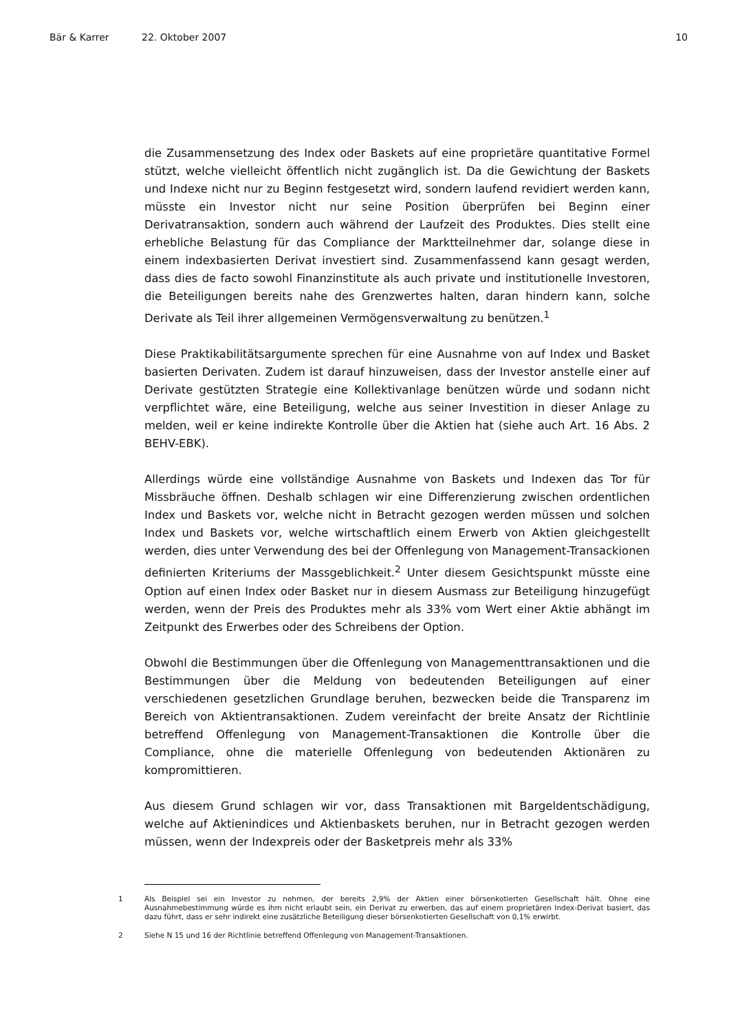Bär & Karrer 22. Oktober 2007 10
die Zusammensetzung des Index oder Baskets auf eine proprietäre quantitative Formel stützt, welche vielleicht öffentlich nicht zugänglich ist. Da die Gewichtung der Baskets und Indexe nicht nur zu Beginn festgesetzt wird, sondern laufend revidiert werden kann, müsste ein Investor nicht nur seine Position überprüfen bei Beginn einer Derivatransaktion, sondern auch während der Laufzeit des Produktes. Dies stellt eine erhebliche Belastung für das Compliance der Marktteilnehmer dar, solange diese in einem indexbasierten Derivat investiert sind. Zusammenfassend kann gesagt werden, dass dies de facto sowohl Finanzinstitute als auch private und institutionelle Investoren, die Beteiligungen bereits nahe des Grenzwertes halten, daran hindern kann, solche Derivate als Teil ihrer allgemeinen Vermögensverwaltung zu benützen.<sup>1</sup>
Diese Praktikabilitätsargumente sprechen für eine Ausnahme von auf Index und Basket basierten Derivaten. Zudem ist darauf hinzuweisen, dass der Investor anstelle einer auf Derivate gestützten Strategie eine Kollektivanlage benützen würde und sodann nicht verpflichtet wäre, eine Beteiligung, welche aus seiner Investition in dieser Anlage zu melden, weil er keine indirekte Kontrolle über die Aktien hat (siehe auch Art. 16 Abs. 2 BEHV-EBK).
Allerdings würde eine vollständige Ausnahme von Baskets und Indexen das Tor für Missbräuche öffnen. Deshalb schlagen wir eine Differenzierung zwischen ordentlichen Index und Baskets vor, welche nicht in Betracht gezogen werden müssen und solchen Index und Baskets vor, welche wirtschaftlich einem Erwerb von Aktien gleichgestellt werden, dies unter Verwendung des bei der Offenlegung von Management-Transackionen definierten Kriteriums der Massgeblichkeit.<sup>2</sup> Unter diesem Gesichtspunkt müsste eine Option auf einen Index oder Basket nur in diesem Ausmass zur Beteiligung hinzugefügt werden, wenn der Preis des Produktes mehr als 33% vom Wert einer Aktie abhängt im Zeitpunkt des Erwerbes oder des Schreibens der Option.
Obwohl die Bestimmungen über die Offenlegung von Managementtransaktionen und die Bestimmungen über die Meldung von bedeutenden Beteiligungen auf einer verschiedenen gesetzlichen Grundlage beruhen, bezwecken beide die Transparenz im Bereich von Aktientransaktionen. Zudem vereinfacht der breite Ansatz der Richtlinie betreffend Offenlegung von Management-Transaktionen die Kontrolle über die Compliance, ohne die materielle Offenlegung von bedeutenden Aktionären zu kompromittieren.
Aus diesem Grund schlagen wir vor, dass Transaktionen mit Bargeldentschädigung, welche auf Aktienindices und Aktienbaskets beruhen, nur in Betracht gezogen werden müssen, wenn der Indexpreis oder der Basketpreis mehr als 33%
1 Als Beispiel sei ein Investor zu nehmen, der bereits 2,9% der Aktien einer börsenkotierten Gesellschaft hält. Ohne eine Ausnahmebestimmung würde es ihm nicht erlaubt sein, ein Derivat zu erwerben, das auf einem proprietären Index-Derivat basiert, das dazu führt, dass er sehr indirekt eine zusätzliche Beteiligung dieser börsenkotierten Gesellschaft von 0,1% erwirbt.
2 Siehe N 15 und 16 der Richtlinie betreffend Offenlegung von Management-Transaktionen.